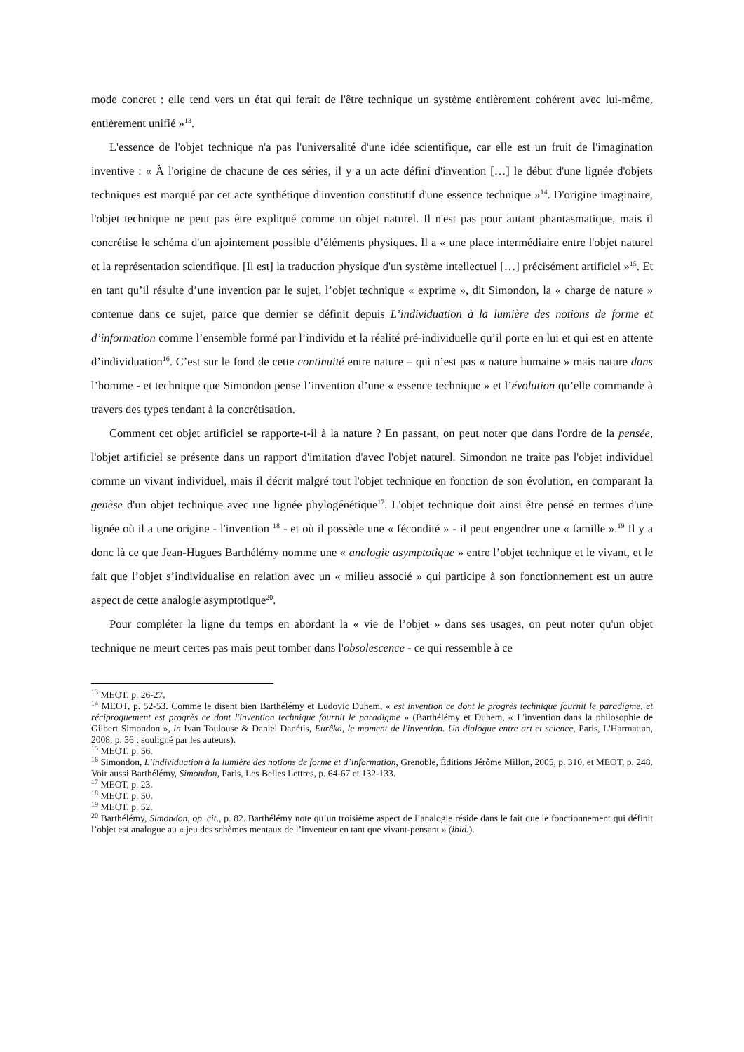mode concret : elle tend vers un état qui ferait de l'être technique un système entièrement cohérent avec lui-même, entièrement unifié »<sup>13</sup>.
L'essence de l'objet technique n'a pas l'universalité d'une idée scientifique, car elle est un fruit de l'imagination inventive : « À l'origine de chacune de ces séries, il y a un acte défini d'invention […] le début d'une lignée d'objets techniques est marqué par cet acte synthétique d'invention constitutif d'une essence technique »<sup>14</sup>. D'origine imaginaire, l'objet technique ne peut pas être expliqué comme un objet naturel. Il n'est pas pour autant phantasmatique, mais il concrétise le schéma d'un ajointement possible d’éléments physiques. Il a « une place intermédiaire entre l'objet naturel et la représentation scientifique. [Il est] la traduction physique d'un système intellectuel […] précisément artificiel »<sup>15</sup>. Et en tant qu’il résulte d’une invention par le sujet, l’objet technique « exprime », dit Simondon, la « charge de nature » contenue dans ce sujet, parce que dernier se définit depuis L’individuation à la lumière des notions de forme et d’information comme l’ensemble formé par l’individu et la réalité pré-individuelle qu’il porte en lui et qui est en attente d’individuation<sup>16</sup>. C’est sur le fond de cette continuité entre nature – qui n’est pas « nature humaine » mais nature dans l’homme - et technique que Simondon pense l’invention d’une « essence technique » et l’évolution qu’elle commande à travers des types tendant à la concrétisation.
Comment cet objet artificiel se rapporte-t-il à la nature ? En passant, on peut noter que dans l'ordre de la pensée, l'objet artificiel se présente dans un rapport d'imitation d'avec l'objet naturel. Simondon ne traite pas l'objet individuel comme un vivant individuel, mais il décrit malgré tout l'objet technique en fonction de son évolution, en comparant la genèse d'un objet technique avec une lignée phylogénétique<sup>17</sup>. L'objet technique doit ainsi être pensé en termes d'une lignée où il a une origine - l'invention <sup>18</sup> - et où il possède une « fécondité » - il peut engendrer une « famille ».<sup>19</sup> Il y a donc là ce que Jean-Hugues Barthélémy nomme une « analogie asymptotique » entre l’objet technique et le vivant, et le fait que l’objet s’individualise en relation avec un « milieu associé » qui participe à son fonctionnement est un autre aspect de cette analogie asymptotique<sup>20</sup>.
Pour compléter la ligne du temps en abordant la « vie de l’objet » dans ses usages, on peut noter qu'un objet technique ne meurt certes pas mais peut tomber dans l'obsolescence - ce qui ressemble à ce
<sup>13</sup> MEOT, p. 26-27.
<sup>14</sup> MEOT, p. 52-53. Comme le disent bien Barthélémy et Ludovic Duhem, « est invention ce dont le progrès technique fournit le paradigme, et réciproquement est progrès ce dont l'invention technique fournit le paradigme » (Barthélémy et Duhem, « L'invention dans la philosophie de Gilbert Simondon », in Ivan Toulouse & Daniel Danétis, Eurêka, le moment de l'invention. Un dialogue entre art et science, Paris, L'Harmattan, 2008, p. 36 ; souligné par les auteurs).
<sup>15</sup> MEOT, p. 56.
<sup>16</sup> Simondon, L’individuation à la lumière des notions de forme et d’information, Grenoble, Éditions Jérôme Millon, 2005, p. 310, et MEOT, p. 248. Voir aussi Barthélémy, Simondon, Paris, Les Belles Lettres, p. 64-67 et 132-133.
<sup>17</sup> MEOT, p. 23.
<sup>18</sup> MEOT, p. 50.
<sup>19</sup> MEOT, p. 52.
<sup>20</sup> Barthélémy, Simondon, op. cit., p. 82. Barthélémy note qu’un troisième aspect de l’analogie réside dans le fait que le fonctionnement qui définit l’objet est analogue au « jeu des schèmes mentaux de l’inventeur en tant que vivant-pensant » (ibid.).